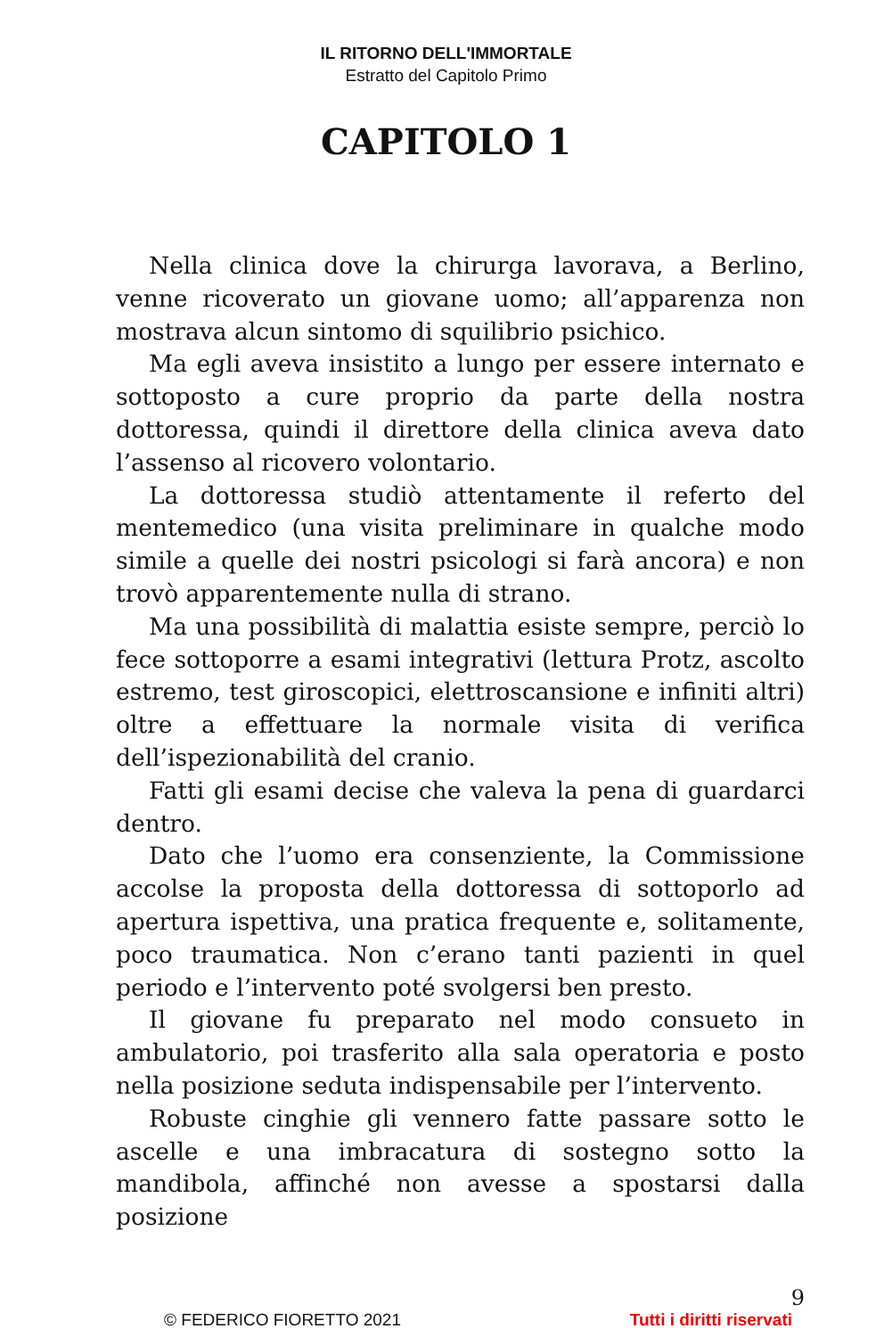IL RITORNO DELL'IMMORTALE
Estratto del Capitolo Primo
CAPITOLO 1
Nella clinica dove la chirurga lavorava, a Berlino, venne ricoverato un giovane uomo; all’apparenza non mostrava alcun sintomo di squilibrio psichico.
Ma egli aveva insistito a lungo per essere internato e sottoposto a cure proprio da parte della nostra dottoressa, quindi il direttore della clinica aveva dato l’assenso al ricovero volontario.
La dottoressa studiò attentamente il referto del mentemedico (una visita preliminare in qualche modo simile a quelle dei nostri psicologi si farà ancora) e non trovò apparentemente nulla di strano.
Ma una possibilità di malattia esiste sempre, perciò lo fece sottoporre a esami integrativi (lettura Protz, ascolto estremo, test giroscopici, elettroscansione e infiniti altri) oltre a effettuare la normale visita di verifica dell’ispezionabilità del cranio.
Fatti gli esami decise che valeva la pena di guardarci dentro.
Dato che l’uomo era consenziente, la Commissione accolse la proposta della dottoressa di sottoporlo ad apertura ispettiva, una pratica frequente e, solitamente, poco traumatica. Non c’erano tanti pazienti in quel periodo e l’intervento poté svolgersi ben presto.
Il giovane fu preparato nel modo consueto in ambulatorio, poi trasferito alla sala operatoria e posto nella posizione seduta indispensabile per l’intervento.
Robuste cinghie gli vennero fatte passare sotto le ascelle e una imbracatura di sostegno sotto la mandibola, affinché non avesse a spostarsi dalla posizione
9
© FEDERICO FIORETTO 2021 Tutti i diritti riservati